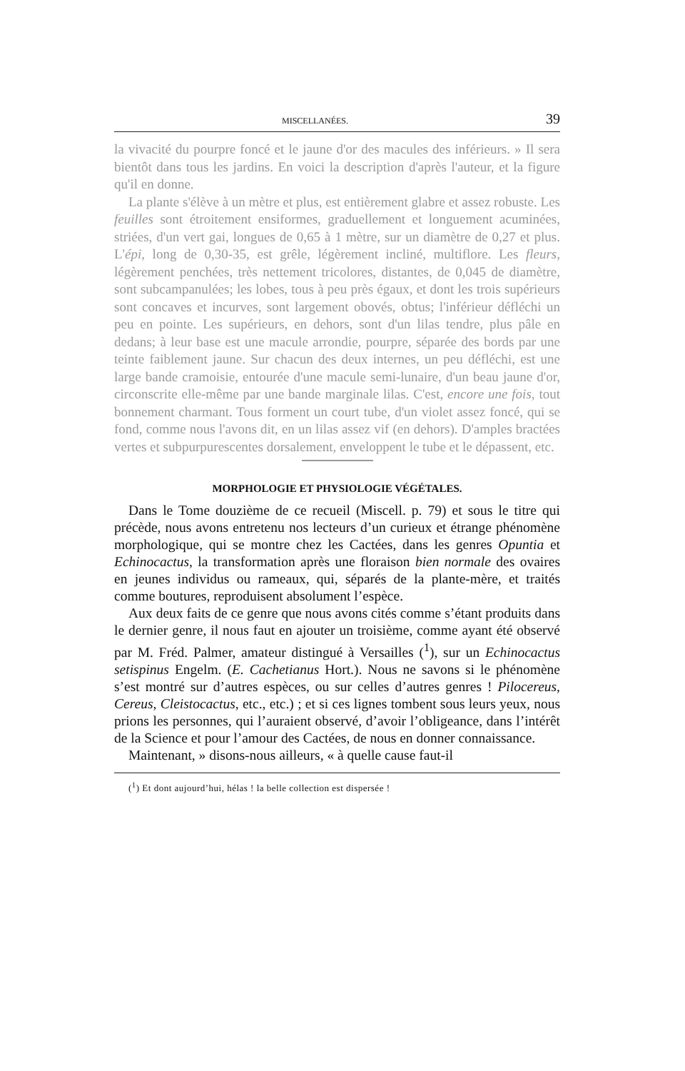MISCELLANÉES. 39
la vivacité du pourpre foncé et le jaune d'or des macules des inférieurs. » Il sera bientôt dans tous les jardins. En voici la description d'après l'auteur, et la figure qu'il en donne.
La plante s'élève à un mètre et plus, est entièrement glabre et assez robuste. Les feuilles sont étroitement ensiformes, graduellement et longuement acuminées, striées, d'un vert gai, longues de 0,65 à 1 mètre, sur un diamètre de 0,27 et plus. L'épi, long de 0,30-35, est grêle, légèrement incliné, multiflore. Les fleurs, légèrement penchées, très nettement tricolores, distantes, de 0,045 de diamètre, sont subcampanulées; les lobes, tous à peu près égaux, et dont les trois supérieurs sont concaves et incurves, sont largement obovés, obtus; l'inférieur défléchi un peu en pointe. Les supérieurs, en dehors, sont d'un lilas tendre, plus pâle en dedans; à leur base est une macule arrondie, pourpre, séparée des bords par une teinte faiblement jaune. Sur chacun des deux internes, un peu défléchi, est une large bande cramoisie, entourée d'une macule semi-lunaire, d'un beau jaune d'or, circonscrite elle-même par une bande marginale lilas. C'est, encore une fois, tout bonnement charmant. Tous forment un court tube, d'un violet assez foncé, qui se fond, comme nous l'avons dit, en un lilas assez vif (en dehors). D'amples bractées vertes et subpurpurescentes dorsalement, enveloppent le tube et le dépassent, etc.
MORPHOLOGIE ET PHYSIOLOGIE VÉGÉTALES.
Dans le Tome douzième de ce recueil (Miscell. p. 79) et sous le titre qui précède, nous avons entretenu nos lecteurs d’un curieux et étrange phénomène morphologique, qui se montre chez les Cactées, dans les genres Opuntia et Echinocactus, la transformation après une floraison bien normale des ovaires en jeunes individus ou rameaux, qui, séparés de la plante-mère, et traités comme boutures, reproduisent absolument l’espèce.
Aux deux faits de ce genre que nous avons cités comme s’étant produits dans le dernier genre, il nous faut en ajouter un troisième, comme ayant été observé par M. Fréd. Palmer, amateur distingué à Versailles (<sup>1</sup>), sur un Echinocactus setispinus Engelm. (E. Cachetianus Hort.). Nous ne savons si le phénomène s’est montré sur d’autres espèces, ou sur celles d’autres genres ! Pilocereus, Cereus, Cleistocactus, etc., etc.) ; et si ces lignes tombent sous leurs yeux, nous prions les personnes, qui l’auraient observé, d’avoir l’obligeance, dans l’intérêt de la Science et pour l’amour des Cactées, de nous en donner connaissance.
Maintenant, » disons-nous ailleurs, « à quelle cause faut-il
(<sup>1</sup>) Et dont aujourd’hui, hélas ! la belle collection est dispersée !